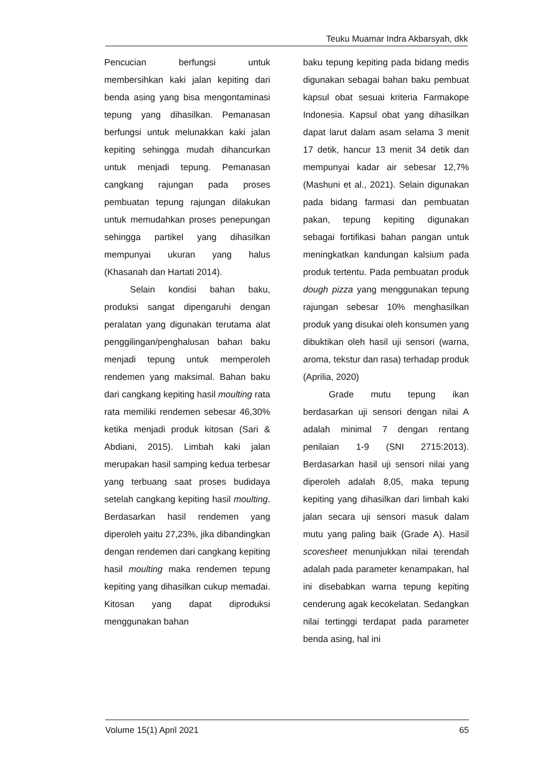Teuku Muamar Indra Akbarsyah, dkk
Pencucian berfungsi untuk membersihkan kaki jalan kepiting dari benda asing yang bisa mengontaminasi tepung yang dihasilkan. Pemanasan berfungsi untuk melunakkan kaki jalan kepiting sehingga mudah dihancurkan untuk menjadi tepung. Pemanasan cangkang rajungan pada proses pembuatan tepung rajungan dilakukan untuk memudahkan proses penepungan sehingga partikel yang dihasilkan mempunyai ukuran yang halus (Khasanah dan Hartati 2014).
Selain kondisi bahan baku, produksi sangat dipengaruhi dengan peralatan yang digunakan terutama alat penggilingan/penghalusan bahan baku menjadi tepung untuk memperoleh rendemen yang maksimal. Bahan baku dari cangkang kepiting hasil moulting rata rata memiliki rendemen sebesar 46,30% ketika menjadi produk kitosan (Sari & Abdiani, 2015). Limbah kaki jalan merupakan hasil samping kedua terbesar yang terbuang saat proses budidaya setelah cangkang kepiting hasil moulting. Berdasarkan hasil rendemen yang diperoleh yaitu 27,23%, jika dibandingkan dengan rendemen dari cangkang kepiting hasil moulting maka rendemen tepung kepiting yang dihasilkan cukup memadai. Kitosan yang dapat diproduksi menggunakan bahan
baku tepung kepiting pada bidang medis digunakan sebagai bahan baku pembuat kapsul obat sesuai kriteria Farmakope Indonesia. Kapsul obat yang dihasilkan dapat larut dalam asam selama 3 menit 17 detik, hancur 13 menit 34 detik dan mempunyai kadar air sebesar 12,7% (Mashuni et al., 2021). Selain digunakan pada bidang farmasi dan pembuatan pakan, tepung kepiting digunakan sebagai fortifikasi bahan pangan untuk meningkatkan kandungan kalsium pada produk tertentu. Pada pembuatan produk dough pizza yang menggunakan tepung rajungan sebesar 10% menghasilkan produk yang disukai oleh konsumen yang dibuktikan oleh hasil uji sensori (warna, aroma, tekstur dan rasa) terhadap produk (Aprilia, 2020)
Grade mutu tepung ikan berdasarkan uji sensori dengan nilai A adalah minimal 7 dengan rentang penilaian 1-9 (SNI 2715:2013). Berdasarkan hasil uji sensori nilai yang diperoleh adalah 8,05, maka tepung kepiting yang dihasilkan dari limbah kaki jalan secara uji sensori masuk dalam mutu yang paling baik (Grade A). Hasil scoresheet menunjukkan nilai terendah adalah pada parameter kenampakan, hal ini disebabkan warna tepung kepiting cenderung agak kecokelatan. Sedangkan nilai tertinggi terdapat pada parameter benda asing, hal ini
Volume 15(1) April 2021 65